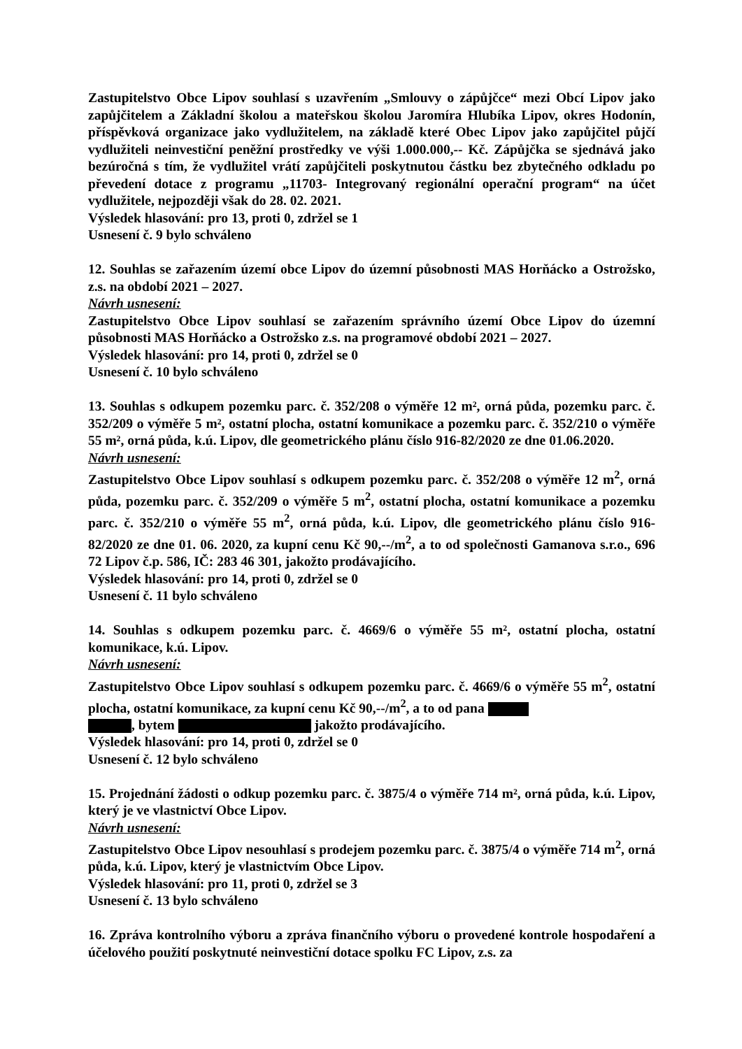Zastupitelstvo Obce Lipov souhlasí s uzavřením „Smlouvy o zápůjčce“ mezi Obcí Lipov jako zapůjčitelem a Základní školou a mateřskou školou Jaromíra Hlubíka Lipov, okres Hodonín, příspěvková organizace jako vydlužitelem, na základě které Obec Lipov jako zapůjčitel půjčí vydlužiteli neinvestiční peněžní prostředky ve výši 1.000.000,-- Kč. Zápůjčka se sjednává jako bezúročná s tím, že vydlužitel vrátí zapůjčiteli poskytnutou částku bez zbytečného odkladu po převedení dotace z programu „11703- Integrovaný regionální operační program“ na účet vydlužitele, nejpozději však do 28. 02. 2021.
Výsledek hlasování: pro 13, proti 0, zdržel se 1
Usnesení č. 9 bylo schváleno
12. Souhlas se zařazením území obce Lipov do územní působnosti MAS Horňácko a Ostrožsko, z.s. na období 2021 – 2027.
Návrh usnesení:
Zastupitelstvo Obce Lipov souhlasí se zařazením správního území Obce Lipov do územní působnosti MAS Horňácko a Ostrožsko z.s. na programové období 2021 – 2027.
Výsledek hlasování: pro 14, proti 0, zdržel se 0
Usnesení č. 10 bylo schváleno
13. Souhlas s odkupem pozemku parc. č. 352/208 o výměře 12 m², orná půda, pozemku parc. č. 352/209 o výměře 5 m², ostatní plocha, ostatní komunikace a pozemku parc. č. 352/210 o výměře 55 m², orná půda, k.ú. Lipov, dle geometrického plánu číslo 916-82/2020 ze dne 01.06.2020.
Návrh usnesení:
Zastupitelstvo Obce Lipov souhlasí s odkupem pozemku parc. č. 352/208 o výměře 12 m<sup>2</sup>, orná půda, pozemku parc. č. 352/209 o výměře 5 m<sup>2</sup>, ostatní plocha, ostatní komunikace a pozemku parc. č. 352/210 o výměře 55 m<sup>2</sup>, orná půda, k.ú. Lipov, dle geometrického plánu číslo 916-82/2020 ze dne 01. 06. 2020, za kupní cenu Kč 90,--/m<sup>2</sup>, a to od společnosti Gamanova s.r.o., 696 72 Lipov č.p. 586, IČ: 283 46 301, jakožto prodávajícího.
Výsledek hlasování: pro 14, proti 0, zdržel se 0
Usnesení č. 11 bylo schváleno
14. Souhlas s odkupem pozemku parc. č. 4669/6 o výměře 55 m², ostatní plocha, ostatní komunikace, k.ú. Lipov.
Návrh usnesení:
Zastupitelstvo Obce Lipov souhlasí s odkupem pozemku parc. č. 4669/6 o výměře 55 m<sup>2</sup>, ostatní plocha, ostatní komunikace, za kupní cenu Kč 90,--/m<sup>2</sup>, a to od pana
, bytem jakožto prodávajícího.
Výsledek hlasování: pro 14, proti 0, zdržel se 0
Usnesení č. 12 bylo schváleno
15. Projednání žádosti o odkup pozemku parc. č. 3875/4 o výměře 714 m², orná půda, k.ú. Lipov, který je ve vlastnictví Obce Lipov.
Návrh usnesení:
Zastupitelstvo Obce Lipov nesouhlasí s prodejem pozemku parc. č. 3875/4 o výměře 714 m<sup>2</sup>, orná půda, k.ú. Lipov, který je vlastnictvím Obce Lipov.
Výsledek hlasování: pro 11, proti 0, zdržel se 3
Usnesení č. 13 bylo schváleno
16. Zpráva kontrolního výboru a zpráva finančního výboru o provedené kontrole hospodaření a účelového použití poskytnuté neinvestiční dotace spolku FC Lipov, z.s. za